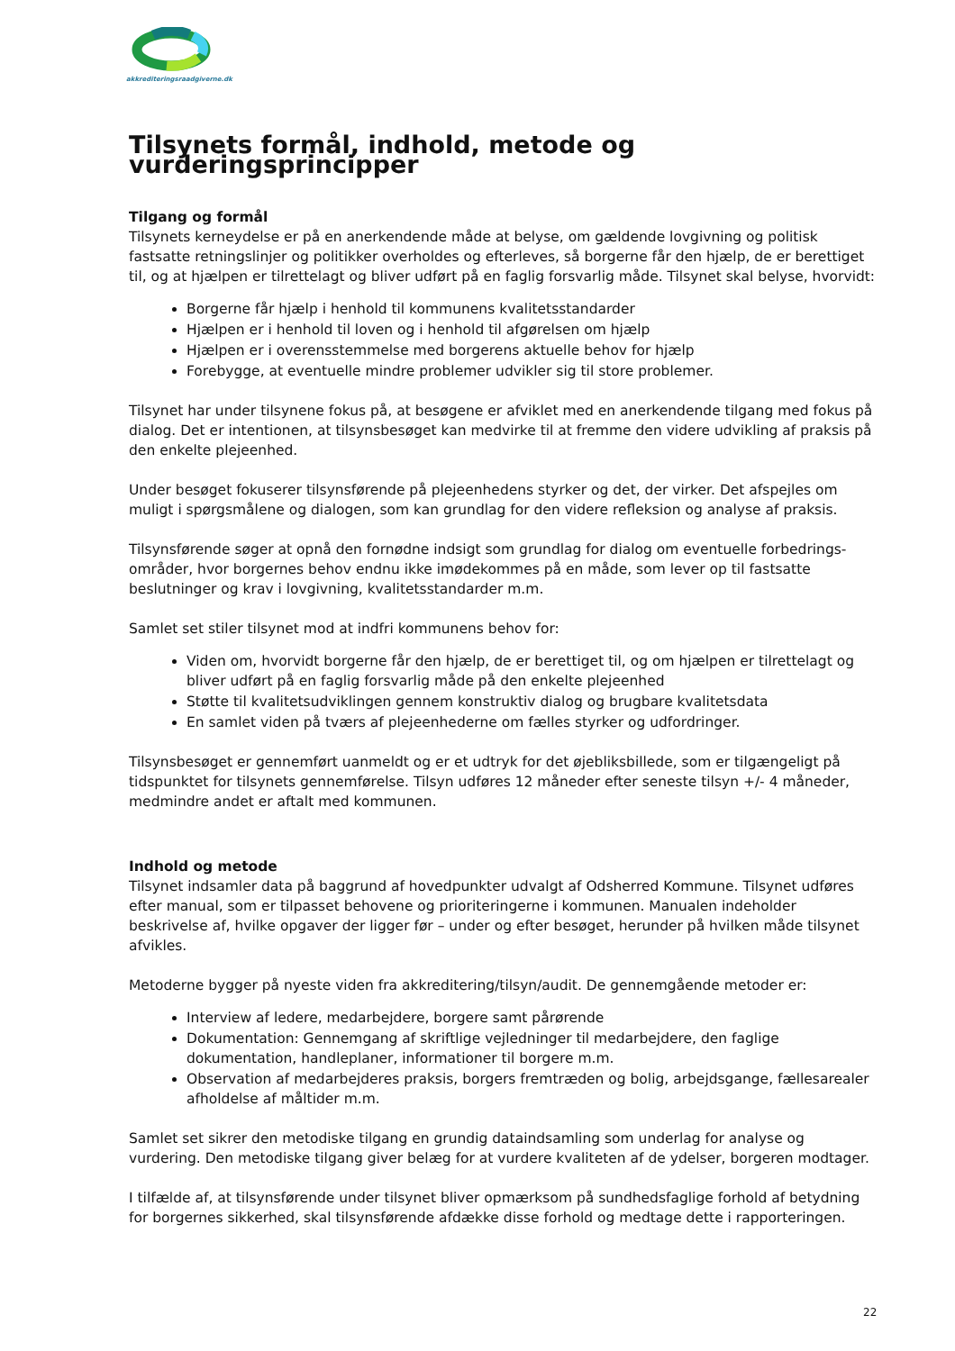akkrediteringsraadgiverne.dk
Tilsynets formål, indhold, metode og vurderingsprincipper
Tilgang og formål
Tilsynets kerneydelse er på en anerkendende måde at belyse, om gældende lovgivning og politisk fastsatte retningslinjer og politikker overholdes og efterleves, så borgerne får den hjælp, de er berettiget til, og at hjælpen er tilrettelagt og bliver udført på en faglig forsvarlig måde. Tilsynet skal belyse, hvorvidt:
Borgerne får hjælp i henhold til kommunens kvalitetsstandarder
Hjælpen er i henhold til loven og i henhold til afgørelsen om hjælp
Hjælpen er i overensstemmelse med borgerens aktuelle behov for hjælp
Forebygge, at eventuelle mindre problemer udvikler sig til store problemer.
Tilsynet har under tilsynene fokus på, at besøgene er afviklet med en anerkendende tilgang med fokus på dialog. Det er intentionen, at tilsynsbesøget kan medvirke til at fremme den videre udvikling af praksis på den enkelte plejeenhed.
Under besøget fokuserer tilsynsførende på plejeenhedens styrker og det, der virker. Det afspejles om muligt i spørgsmålene og dialogen, som kan grundlag for den videre refleksion og analyse af praksis.
Tilsynsførende søger at opnå den fornødne indsigt som grundlag for dialog om eventuelle forbedrings-områder, hvor borgernes behov endnu ikke imødekommes på en måde, som lever op til fastsatte beslutninger og krav i lovgivning, kvalitetsstandarder m.m.
Samlet set stiler tilsynet mod at indfri kommunens behov for:
Viden om, hvorvidt borgerne får den hjælp, de er berettiget til, og om hjælpen er tilrettelagt og bliver udført på en faglig forsvarlig måde på den enkelte plejeenhed
Støtte til kvalitetsudviklingen gennem konstruktiv dialog og brugbare kvalitetsdata
En samlet viden på tværs af plejeenhederne om fælles styrker og udfordringer.
Tilsynsbesøget er gennemført uanmeldt og er et udtryk for det øjebliksbillede, som er tilgængeligt på tidspunktet for tilsynets gennemførelse. Tilsyn udføres 12 måneder efter seneste tilsyn +/- 4 måneder, medmindre andet er aftalt med kommunen.
Indhold og metode
Tilsynet indsamler data på baggrund af hovedpunkter udvalgt af Odsherred Kommune. Tilsynet udføres efter manual, som er tilpasset behovene og prioriteringerne i kommunen. Manualen indeholder beskrivelse af, hvilke opgaver der ligger før – under og efter besøget, herunder på hvilken måde tilsynet afvikles.
Metoderne bygger på nyeste viden fra akkreditering/tilsyn/audit. De gennemgående metoder er:
Interview af ledere, medarbejdere, borgere samt pårørende
Dokumentation: Gennemgang af skriftlige vejledninger til medarbejdere, den faglige dokumentation, handleplaner, informationer til borgere m.m.
Observation af medarbejderes praksis, borgers fremtræden og bolig, arbejdsgange, fællesarealer afholdelse af måltider m.m.
Samlet set sikrer den metodiske tilgang en grundig dataindsamling som underlag for analyse og vurdering. Den metodiske tilgang giver belæg for at vurdere kvaliteten af de ydelser, borgeren modtager.
I tilfælde af, at tilsynsførende under tilsynet bliver opmærksom på sundhedsfaglige forhold af betydning for borgernes sikkerhed, skal tilsynsførende afdække disse forhold og medtage dette i rapporteringen.
22